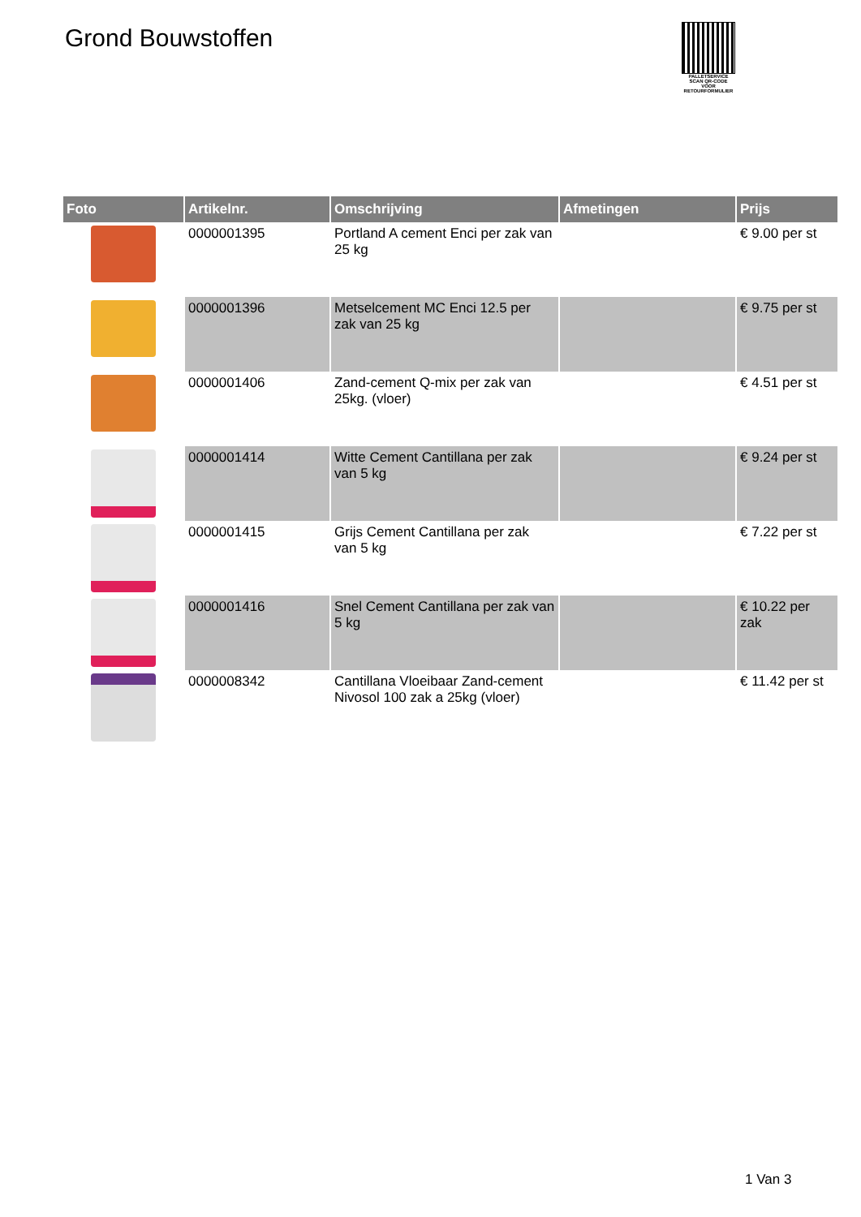Grond Bouwstoffen
PALLETSERVICE
SCAN QR-CODE VOOR RETOURFORMULIER
| Foto | Artikelnr. | Omschrijving | Afmetingen | Prijs |
| --- | --- | --- | --- | --- |
| | 0000001395 | Portland A cement Enci per zak van 25 kg | | € 9.00 per st |
| | 0000001396 | Metselcement MC Enci 12.5 per zak van 25 kg | | € 9.75 per st |
| | 0000001406 | Zand-cement Q-mix per zak van 25kg. (vloer) | | € 4.51 per st |
| | 0000001414 | Witte Cement Cantillana per zak van 5 kg | | € 9.24 per st |
| | 0000001415 | Grijs Cement Cantillana per zak van 5 kg | | € 7.22 per st |
| | 0000001416 | Snel Cement Cantillana per zak van 5 kg | | € 10.22 per zak |
| | 0000008342 | Cantillana Vloeibaar Zand-cement Nivosol 100 zak a 25kg (vloer) | | € 11.42 per st |
1 Van 3